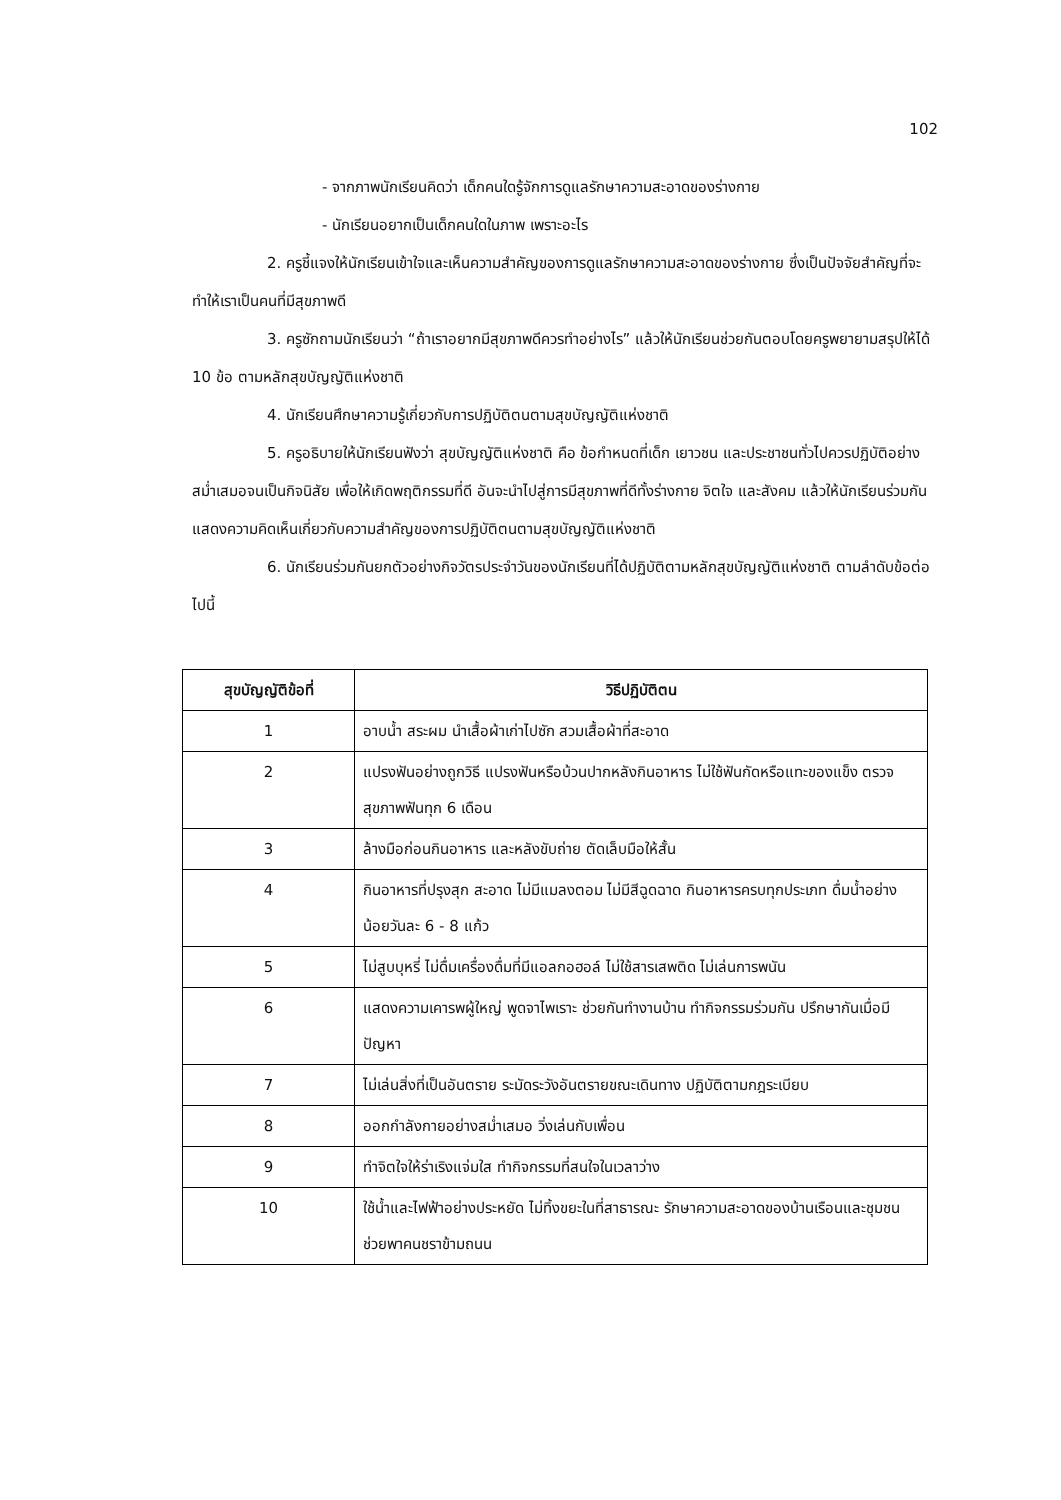102
- จากภาพนักเรียนคิดว่า เด็กคนใดรู้จักการดูแลรักษาความสะอาดของร่างกาย
- นักเรียนอยากเป็นเด็กคนใดในภาพ เพราะอะไร
2. ครูชี้แจงให้นักเรียนเข้าใจและเห็นความสำคัญของการดูแลรักษาความสะอาดของร่างกาย ซึ่งเป็นปัจจัยสำคัญที่จะทำให้เราเป็นคนที่มีสุขภาพดี
3. ครูซักถามนักเรียนว่า “ถ้าเราอยากมีสุขภาพดีควรทำอย่างไร” แล้วให้นักเรียนช่วยกันตอบโดยครูพยายามสรุปให้ได้ 10 ข้อ ตามหลักสุขบัญญัติแห่งชาติ
4. นักเรียนศึกษาความรู้เกี่ยวกับการปฏิบัติตนตามสุขบัญญัติแห่งชาติ
5. ครูอธิบายให้นักเรียนฟังว่า สุขบัญญัติแห่งชาติ คือ ข้อกำหนดที่เด็ก เยาวชน และประชาชนทั่วไปควรปฏิบัติอย่างสม่ำเสมอจนเป็นกิจนิสัย เพื่อให้เกิดพฤติกรรมที่ดี อันจะนำไปสู่การมีสุขภาพที่ดีทั้งร่างกาย จิตใจ และสังคม แล้วให้นักเรียนร่วมกันแสดงความคิดเห็นเกี่ยวกับความสำคัญของการปฏิบัติตนตามสุขบัญญัติแห่งชาติ
6. นักเรียนร่วมกันยกตัวอย่างกิจวัตรประจำวันของนักเรียนที่ได้ปฏิบัติตามหลักสุขบัญญัติแห่งชาติ ตามลำดับข้อต่อไปนี้
| สุขบัญญัติข้อที่ | วิธีปฏิบัติตน |
| --- | --- |
| 1 | อาบน้ำ สระผม นำเสื้อผ้าเก่าไปซัก สวมเสื้อผ้าที่สะอาด |
| 2 | แปรงฟันอย่างถูกวิธี แปรงฟันหรือบ้วนปากหลังกินอาหาร ไม่ใช้ฟันกัดหรือแทะของแข็ง ตรวจสุขภาพฟันทุก 6 เดือน |
| 3 | ล้างมือก่อนกินอาหาร และหลังขับถ่าย ตัดเล็บมือให้สั้น |
| 4 | กินอาหารที่ปรุงสุก สะอาด ไม่มีแมลงตอม ไม่มีสีฉูดฉาด กินอาหารครบทุกประเภท ดื่มน้ำอย่างน้อยวันละ 6 - 8 แก้ว |
| 5 | ไม่สูบบุหรี่ ไม่ดื่มเครื่องดื่มที่มีแอลกอฮอล์ ไม่ใช้สารเสพติด ไม่เล่นการพนัน |
| 6 | แสดงความเคารพผู้ใหญ่ พูดจาไพเราะ ช่วยกันทำงานบ้าน ทำกิจกรรมร่วมกัน ปรึกษากันเมื่อมีปัญหา |
| 7 | ไม่เล่นสิ่งที่เป็นอันตราย ระมัดระวังอันตรายขณะเดินทาง ปฏิบัติตามกฎระเบียบ |
| 8 | ออกกำลังกายอย่างสม่ำเสมอ วิ่งเล่นกับเพื่อน |
| 9 | ทำจิตใจให้ร่าเริงแจ่มใส ทำกิจกรรมที่สนใจในเวลาว่าง |
| 10 | ใช้น้ำและไฟฟ้าอย่างประหยัด ไม่ทิ้งขยะในที่สาธารณะ รักษาความสะอาดของบ้านเรือนและชุมชน ช่วยพาคนชราข้ามถนน |